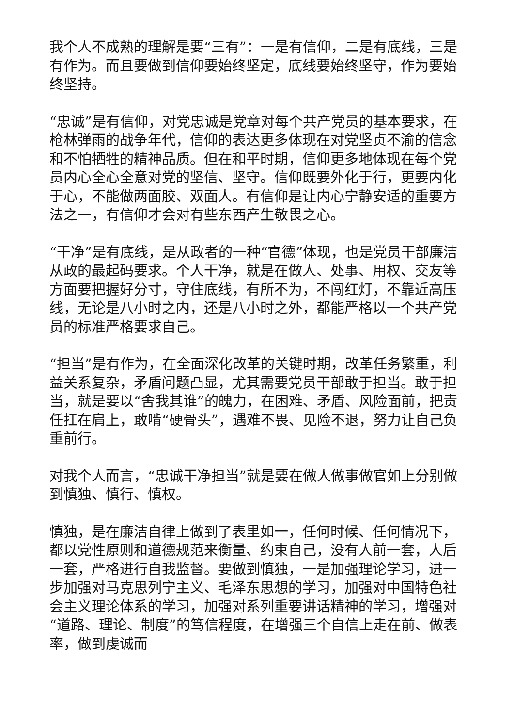我个人不成熟的理解是要“三有”：一是有信仰，二是有底线，三是有作为。而且要做到信仰要始终坚定，底线要始终坚守，作为要始终坚持。
“忠诚”是有信仰，对党忠诚是党章对每个共产党员的基本要求，在枪林弹雨的战争年代，信仰的表达更多体现在对党坚贞不渝的信念和不怕牺牲的精神品质。但在和平时期，信仰更多地体现在每个党员内心全心全意对党的坚信、坚守。信仰既要外化于行，更要内化于心，不能做两面胶、双面人。有信仰是让内心宁静安适的重要方法之一，有信仰才会对有些东西产生敬畏之心。
“干净”是有底线，是从政者的一种“官德”体现，也是党员干部廉洁从政的最起码要求。个人干净，就是在做人、处事、用权、交友等方面要把握好分寸，守住底线，有所不为，不闯红灯，不靠近高压线，无论是八小时之内，还是八小时之外，都能严格以一个共产党员的标准严格要求自己。
“担当”是有作为，在全面深化改革的关键时期，改革任务繁重，利益关系复杂，矛盾问题凸显，尤其需要党员干部敢于担当。敢于担当，就是要以“舍我其谁”的魄力，在困难、矛盾、风险面前，把责任扛在肩上，敢啃“硬骨头”，遇难不畏、见险不退，努力让自己负重前行。
对我个人而言，“忠诚干净担当”就是要在做人做事做官如上分别做到慎独、慎行、慎权。
慎独，是在廉洁自律上做到了表里如一，任何时候、任何情况下，都以党性原则和道德规范来衡量、约束自己，没有人前一套，人后一套，严格进行自我监督。要做到慎独，一是加强理论学习，进一步加强对马克思列宁主义、毛泽东思想的学习，加强对中国特色社会主义理论体系的学习，加强对系列重要讲话精神的学习，增强对“道路、理论、制度”的笃信程度，在增强三个自信上走在前、做表率，做到虔诚而